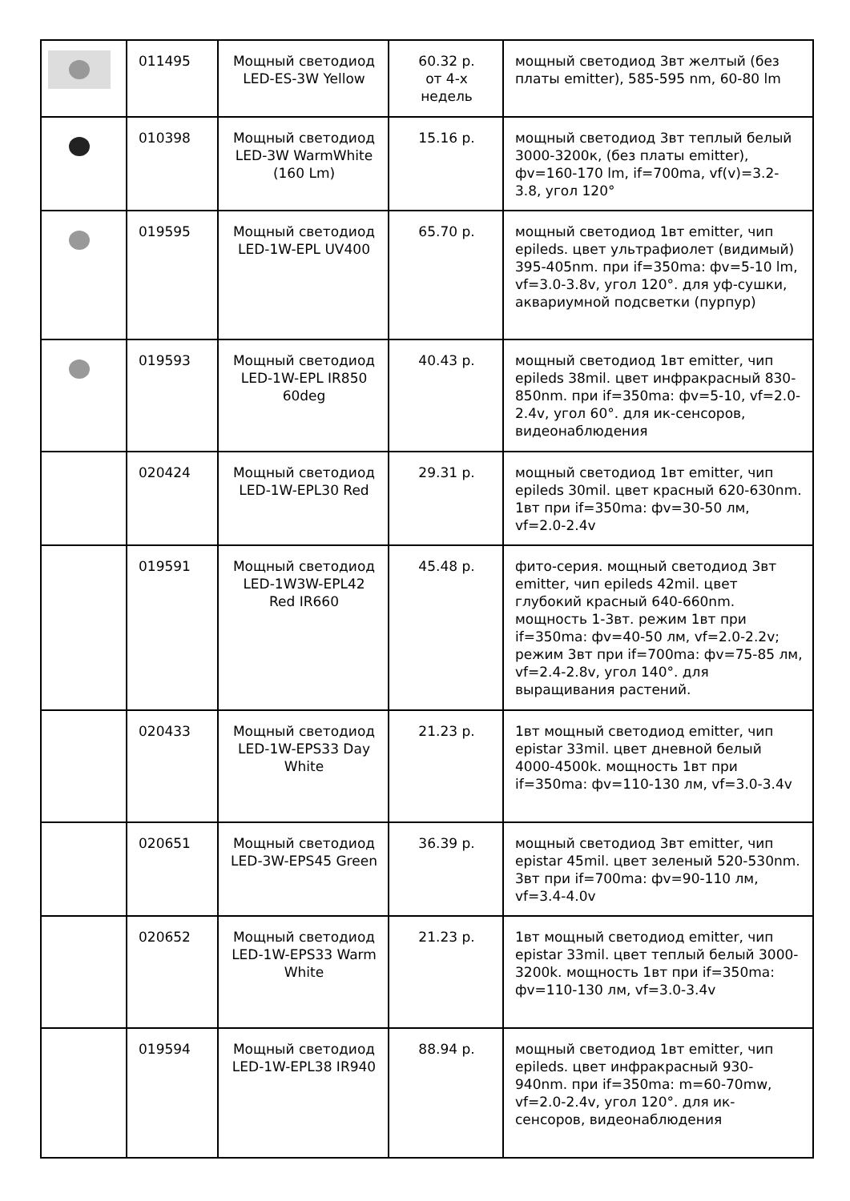| | 011495 | Мощный светодиод LED-ES-3W Yellow | 60.32 р. от 4-х недель | мощный светодиод 3вт желтый (без платы emitter), 585-595 nm, 60-80 lm |
| | 010398 | Мощный светодиод LED-3W WarmWhite (160 Lm) | 15.16 р. | мощный светодиод 3вт теплый белый 3000-3200к, (без платы emitter), фv=160-170 lm, if=700ma, vf(v)=3.2-3.8, угол 120° |
| | 019595 | Мощный светодиод LED-1W-EPL UV400 | 65.70 р. | мощный светодиод 1вт emitter, чип epileds. цвет ультрафиолет (видимый) 395-405nm. при if=350ma: фv=5-10 lm, vf=3.0-3.8v, угол 120°. для уф-сушки, аквариумной подсветки (пурпур) |
| | 019593 | Мощный светодиод LED-1W-EPL IR850 60deg | 40.43 р. | мощный светодиод 1вт emitter, чип epileds 38mil. цвет инфракрасный 830-850nm. при if=350ma: фv=5-10, vf=2.0-2.4v, угол 60°. для ик-сенсоров, видеонаблюдения |
| | 020424 | Мощный светодиод LED-1W-EPL30 Red | 29.31 р. | мощный светодиод 1вт emitter, чип epileds 30mil. цвет красный 620-630nm. 1вт при if=350ma: фv=30-50 лм, vf=2.0-2.4v |
| | 019591 | Мощный светодиод LED-1W3W-EPL42 Red IR660 | 45.48 р. | фито-серия. мощный светодиод 3вт emitter, чип epileds 42mil. цвет глубокий красный 640-660nm. мощность 1-3вт. режим 1вт при if=350ma: фv=40-50 лм, vf=2.0-2.2v; режим 3вт при if=700ma: фv=75-85 лм, vf=2.4-2.8v, угол 140°. для выращивания растений. |
| | 020433 | Мощный светодиод LED-1W-EPS33 Day White | 21.23 р. | 1вт мощный светодиод emitter, чип epistar 33mil. цвет дневной белый 4000-4500k. мощность 1вт при if=350ma: фv=110-130 лм, vf=3.0-3.4v |
| | 020651 | Мощный светодиод LED-3W-EPS45 Green | 36.39 р. | мощный светодиод 3вт emitter, чип epistar 45mil. цвет зеленый 520-530nm. 3вт при if=700ma: фv=90-110 лм, vf=3.4-4.0v |
| | 020652 | Мощный светодиод LED-1W-EPS33 Warm White | 21.23 р. | 1вт мощный светодиод emitter, чип epistar 33mil. цвет теплый белый 3000-3200k. мощность 1вт при if=350ma: фv=110-130 лм, vf=3.0-3.4v |
| | 019594 | Мощный светодиод LED-1W-EPL38 IR940 | 88.94 р. | мощный светодиод 1вт emitter, чип epileds. цвет инфракрасный 930-940nm. при if=350ma: m=60-70mw, vf=2.0-2.4v, угол 120°. для ик-сенсоров, видеонаблюдения |